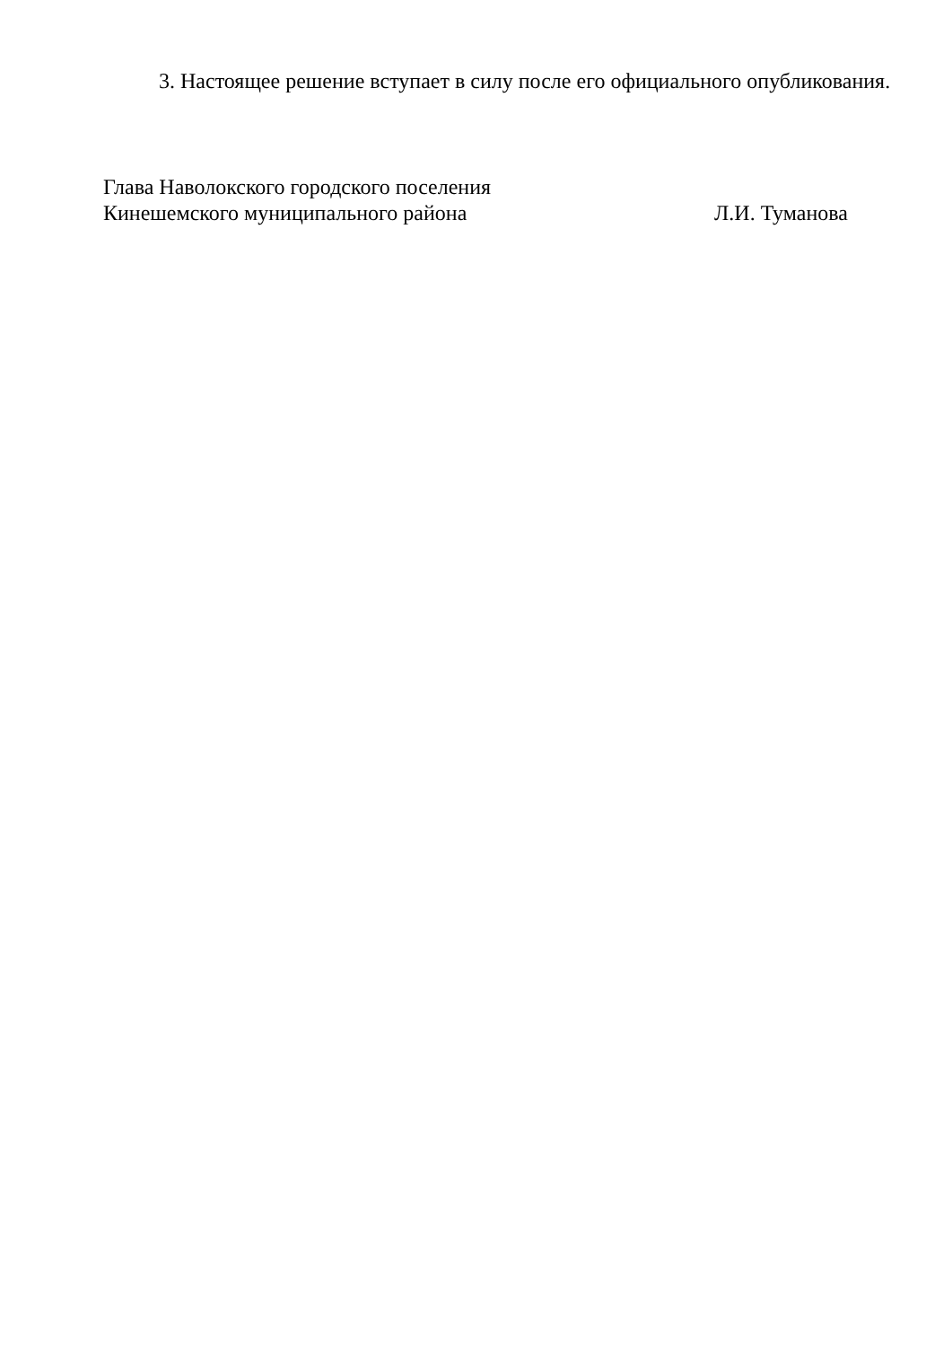3. Настоящее решение вступает в силу после его официального опубликования.
Глава Наволокского городского поселения
Кинешемского муниципального района Л.И. Туманова